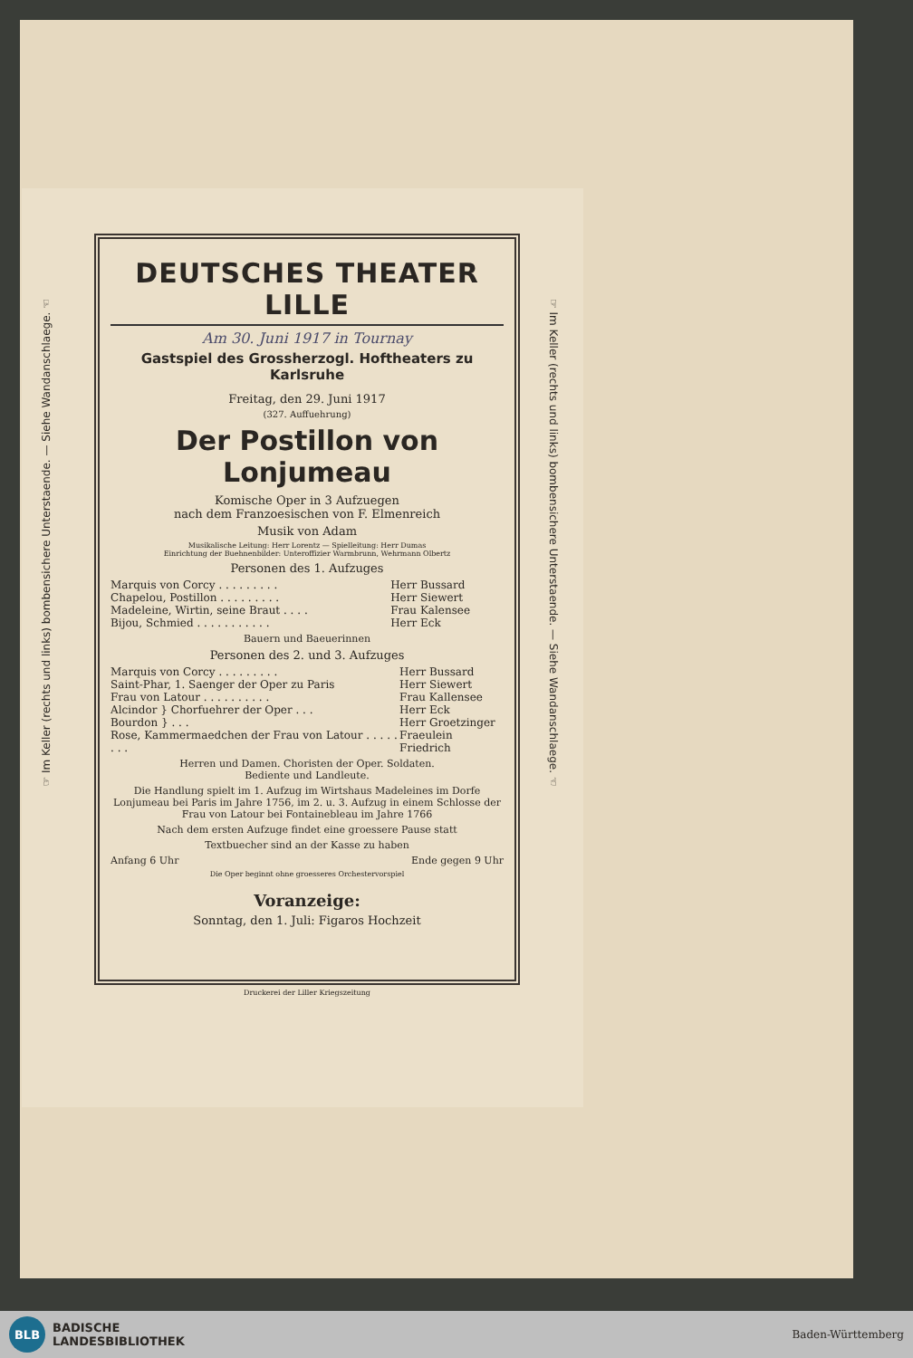DEUTSCHES THEATER LILLE
Am 30. Juni 1917 in Tournay
Gastspiel des Grossherzogl. Hoftheaters zu Karlsruhe
Freitag, den 29. Juni 1917
(327. Auffuehrung)
Der Postillon von Lonjumeau
Komische Oper in 3 Aufzuegen
nach dem Franzoesischen von F. Elmenreich
Musik von Adam
Musikalische Leitung: Herr Lorentz — Spielleitung: Herr Dumas
Einrichtung der Buehnenbilder: Unteroffizier Warmbrunn, Wehrmann Olbertz
Personen des 1. Aufzuges
| Marquis von Corcy . . . . . . . . . | Herr Bussard |
| Chapelou, Postillon . . . . . . . . . | Herr Siewert |
| Madeleine, Wirtin, seine Braut . . . . | Frau Kalensee |
| Bijou, Schmied . . . . . . . . . . . | Herr Eck |
Bauern und Baeuerinnen
Personen des 2. und 3. Aufzuges
| Marquis von Corcy . . . . . . . . . | Herr Bussard |
| Saint-Phar, 1. Saenger der Oper zu Paris | Herr Siewert |
| Frau von Latour . . . . . . . . . . | Frau Kallensee |
| Alcindor } Chorfuehrer der Oper . . . | Herr Eck |
| Bourdon } . . . | Herr Groetzinger |
| Rose, Kammermaedchen der Frau von Latour . . . . . . . . | Fraeulein Friedrich |
Herren und Damen. Choristen der Oper. Soldaten.
Bediente und Landleute.
Die Handlung spielt im 1. Aufzug im Wirtshaus Madeleines im Dorfe Lonjumeau bei Paris im Jahre 1756, im 2. u. 3. Aufzug in einem Schlosse der Frau von Latour bei Fontainebleau im Jahre 1766
Nach dem ersten Aufzuge findet eine groessere Pause statt
Textbuecher sind an der Kasse zu haben
Anfang 6 Uhr Ende gegen 9 Uhr
Die Oper beginnt ohne groesseres Orchestervorspiel
Voranzeige:
Sonntag, den 1. Juli: Figaros Hochzeit
Druckerei der Liller Kriegszeitung
☞ Im Keller (rechts und links) bombensichere Unterstaende. — Siehe Wandanschlaege. ☜
☞ Im Keller (rechts und links) bombensichere Unterstaende. — Siehe Wandanschlaege. ☜
BLB
BADISCHE
LANDESBIBLIOTHEK
Baden-Württemberg